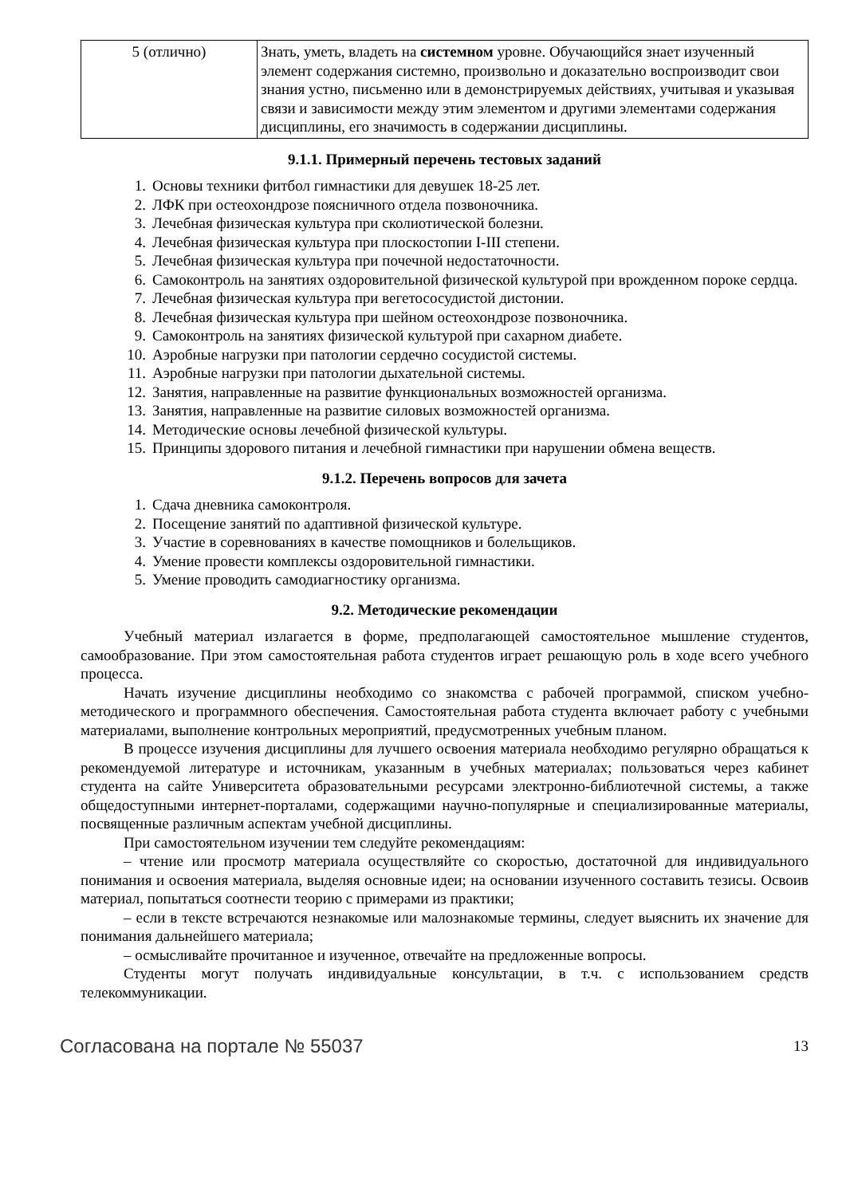| 5 (отлично) | Знать, уметь, владеть на системном уровне. Обучающийся знает изученный элемент содержания системно, произвольно и доказательно воспроизводит свои знания устно, письменно или в демонстрируемых действиях, учитывая и указывая связи и зависимости между этим элементом и другими элементами содержания дисциплины, его значимость в содержании дисциплины. |
9.1.1. Примерный перечень тестовых заданий
1. Основы техники фитбол гимнастики для девушек 18-25 лет.
2. ЛФК при остеохондрозе поясничного отдела позвоночника.
3. Лечебная физическая культура при сколиотической болезни.
4. Лечебная физическая культура при плоскостопии I-III степени.
5. Лечебная физическая культура при почечной недостаточности.
6. Самоконтроль на занятиях оздоровительной физической культурой при врожденном пороке сердца.
7. Лечебная физическая культура при вегетососудистой дистонии.
8. Лечебная физическая культура при шейном остеохондрозе позвоночника.
9. Самоконтроль на занятиях физической культурой при сахарном диабете.
10. Аэробные нагрузки при патологии сердечно сосудистой системы.
11. Аэробные нагрузки при патологии дыхательной системы.
12. Занятия, направленные на развитие функциональных возможностей организма.
13. Занятия, направленные на развитие силовых возможностей организма.
14. Методические основы лечебной физической культуры.
15. Принципы здорового питания и лечебной гимнастики при нарушении обмена веществ.
9.1.2. Перечень вопросов для зачета
1. Сдача дневника самоконтроля.
2. Посещение занятий по адаптивной физической культуре.
3. Участие в соревнованиях в качестве помощников и болельщиков.
4. Умение провести комплексы оздоровительной гимнастики.
5. Умение проводить самодиагностику организма.
9.2. Методические рекомендации
Учебный материал излагается в форме, предполагающей самостоятельное мышление студентов, самообразование. При этом самостоятельная работа студентов играет решающую роль в ходе всего учебного процесса.
Начать изучение дисциплины необходимо со знакомства с рабочей программой, списком учебно-методического и программного обеспечения. Самостоятельная работа студента включает работу с учебными материалами, выполнение контрольных мероприятий, предусмотренных учебным планом.
В процессе изучения дисциплины для лучшего освоения материала необходимо регулярно обращаться к рекомендуемой литературе и источникам, указанным в учебных материалах; пользоваться через кабинет студента на сайте Университета образовательными ресурсами электронно-библиотечной системы, а также общедоступными интернет-порталами, содержащими научно-популярные и специализированные материалы, посвященные различным аспектам учебной дисциплины.
При самостоятельном изучении тем следуйте рекомендациям:
– чтение или просмотр материала осуществляйте со скоростью, достаточной для индивидуального понимания и освоения материала, выделяя основные идеи; на основании изученного составить тезисы. Освоив материал, попытаться соотнести теорию с примерами из практики;
– если в тексте встречаются незнакомые или малознакомые термины, следует выяснить их значение для понимания дальнейшего материала;
– осмысливайте прочитанное и изученное, отвечайте на предложенные вопросы.
Студенты могут получать индивидуальные консультации, в т.ч. с использованием средств телекоммуникации.
Согласована на портале № 55037 13